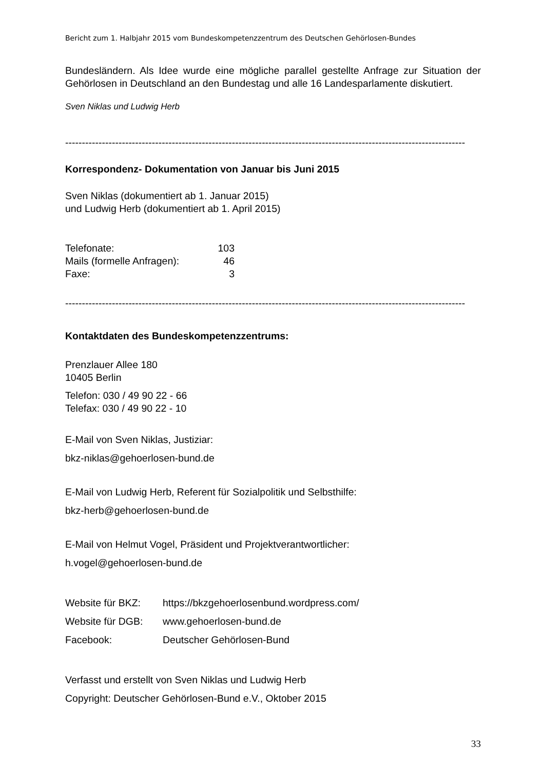Bericht zum 1. Halbjahr 2015 vom Bundeskompetenzzentrum des Deutschen Gehörlosen-Bundes
Bundesländern. Als Idee wurde eine mögliche parallel gestellte Anfrage zur Situation der Gehörlosen in Deutschland an den Bundestag und alle 16 Landesparlamente diskutiert.
Sven Niklas und Ludwig Herb
------------------------------------------------------------------------------------------------------------------------
Korrespondenz- Dokumentation von Januar bis Juni 2015
Sven Niklas (dokumentiert ab 1. Januar 2015)
und Ludwig Herb (dokumentiert ab 1. April 2015)
| Telefonate: | 103 |
| Mails (formelle Anfragen): | 46 |
| Faxe: | 3 |
------------------------------------------------------------------------------------------------------------------------
Kontaktdaten des Bundeskompetenzzentrums:
Prenzlauer Allee 180
10405 Berlin
Telefon: 030 / 49 90 22 - 66
Telefax: 030 / 49 90 22 - 10
E-Mail von Sven Niklas, Justiziar:
bkz-niklas@gehoerlosen-bund.de
E-Mail von Ludwig Herb, Referent für Sozialpolitik und Selbsthilfe:
bkz-herb@gehoerlosen-bund.de
E-Mail von Helmut Vogel, Präsident und Projektverantwortlicher:
h.vogel@gehoerlosen-bund.de
| Website für BKZ: | https://bkzgehoerlosenbund.wordpress.com/ |
| Website für DGB: | www.gehoerlosen-bund.de |
| Facebook: | Deutscher Gehörlosen-Bund |
Verfasst und erstellt von Sven Niklas und Ludwig Herb
Copyright: Deutscher Gehörlosen-Bund e.V., Oktober 2015
33